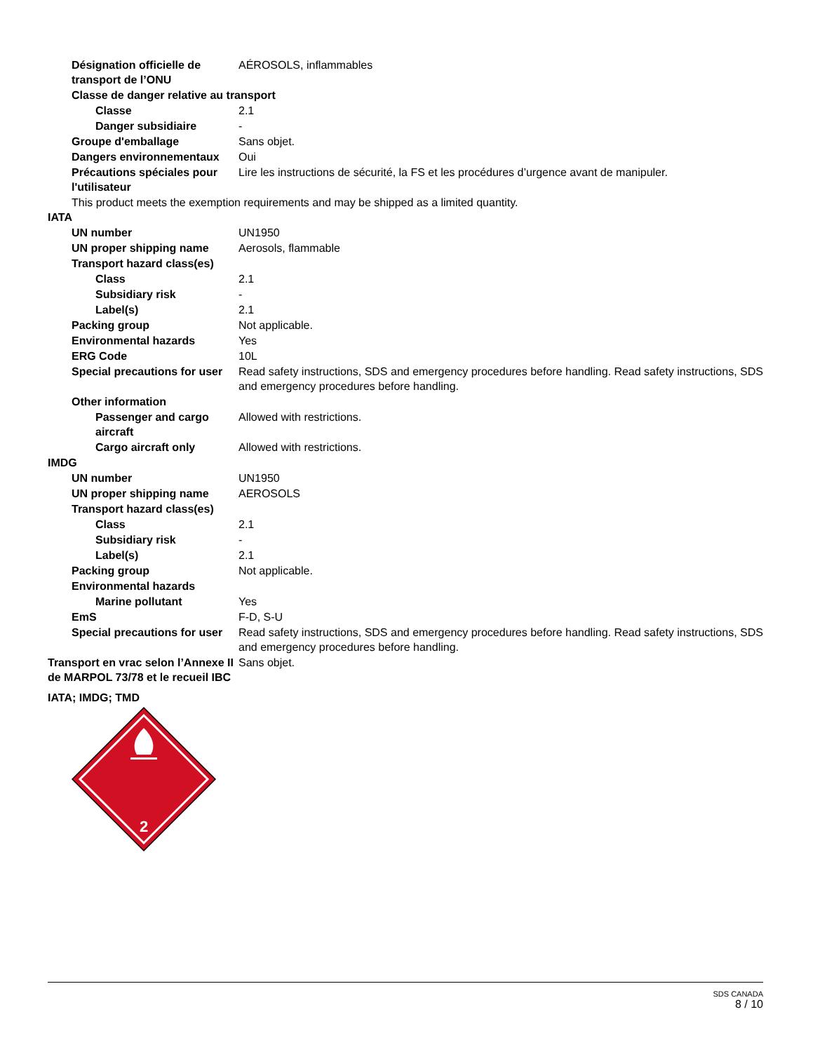Désignation officielle de transport de l’ONU
AÉROSOLS, inflammables
Classe de danger relative au transport
Classe 2.1
Danger subsidiaire -
Groupe d'emballage Sans objet.
Dangers environnementaux Oui
Précautions spéciales pour l'utilisateur
Lire les instructions de sécurité, la FS et les procédures d’urgence avant de manipuler.
This product meets the exemption requirements and may be shipped as a limited quantity.
IATA
UN number UN1950
UN proper shipping name Aerosols, flammable
Transport hazard class(es)
Class 2.1
Subsidiary risk -
Label(s) 2.1
Packing group Not applicable.
Environmental hazards Yes
ERG Code 10L
Special precautions for user
Read safety instructions, SDS and emergency procedures before handling. Read safety instructions, SDS and emergency procedures before handling.
Other information
Passenger and cargo aircraft
Allowed with restrictions.
Cargo aircraft only Allowed with restrictions.
IMDG
UN number UN1950
UN proper shipping name AEROSOLS
Transport hazard class(es)
Class 2.1
Subsidiary risk -
Label(s) 2.1
Packing group Not applicable.
Environmental hazards
Marine pollutant Yes
EmS F-D, S-U
Special precautions for user
Read safety instructions, SDS and emergency procedures before handling. Read safety instructions, SDS and emergency procedures before handling.
Transport en vrac selon l’Annexe II de MARPOL 73/78 et le recueil IBC
Sans objet.
IATA; IMDG; TMD
2
SDS CANADA
8 / 10